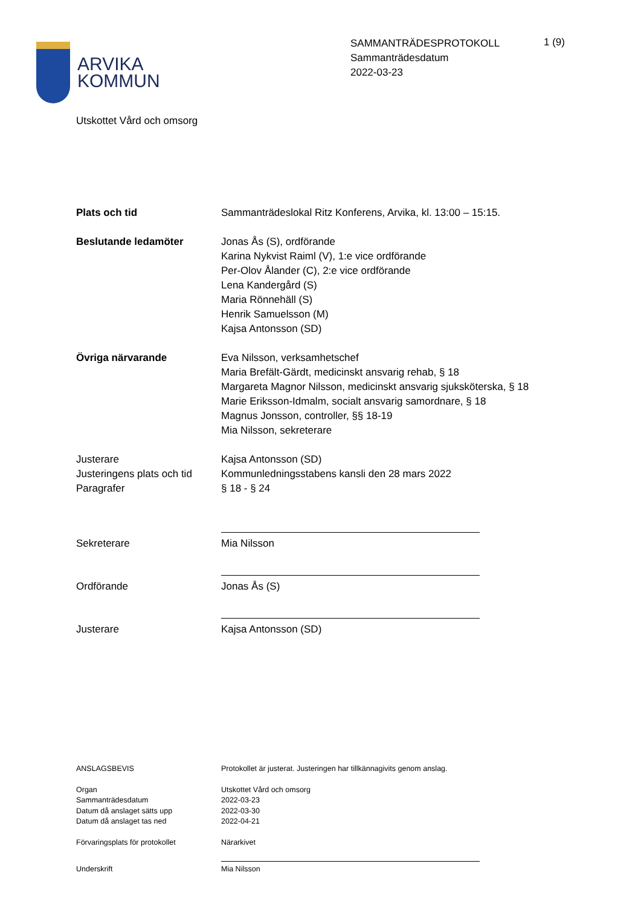ARVIKA
KOMMUN
SAMMANTRÄDESPROTOKOLL
Sammanträdesdatum
2022-03-23
1 (9)
Utskottet Vård och omsorg
Plats och tid Sammanträdeslokal Ritz Konferens, Arvika, kl. 13:00 – 15:15.
Beslutande ledamöter Jonas Ås (S), ordförande
Karina Nykvist Raiml (V), 1:e vice ordförande
Per-Olov Ålander (C), 2:e vice ordförande
Lena Kandergård (S)
Maria Rönnehäll (S)
Henrik Samuelsson (M)
Kajsa Antonsson (SD)
Övriga närvarande Eva Nilsson, verksamhetschef
Maria Brefält-Gärdt, medicinskt ansvarig rehab, § 18
Margareta Magnor Nilsson, medicinskt ansvarig sjuksköterska, § 18
Marie Eriksson-Idmalm, socialt ansvarig samordnare, § 18
Magnus Jonsson, controller, §§ 18-19
Mia Nilsson, sekreterare
Justerare
Justeringens plats och tid
Paragrafer
Kajsa Antonsson (SD)
Kommunledningsstabens kansli den 28 mars 2022
§ 18 - § 24
Sekreterare Mia Nilsson
Ordförande Jonas Ås (S)
Justerare Kajsa Antonsson (SD)
ANSLAGSBEVIS Protokollet är justerat. Justeringen har tillkännagivits genom anslag.
Organ
Sammanträdesdatum
Datum då anslaget sätts upp
Datum då anslaget tas ned
Utskottet Vård och omsorg
2022-03-23
2022-03-30
2022-04-21
Förvaringsplats för protokollet Närarkivet
Underskrift Mia Nilsson